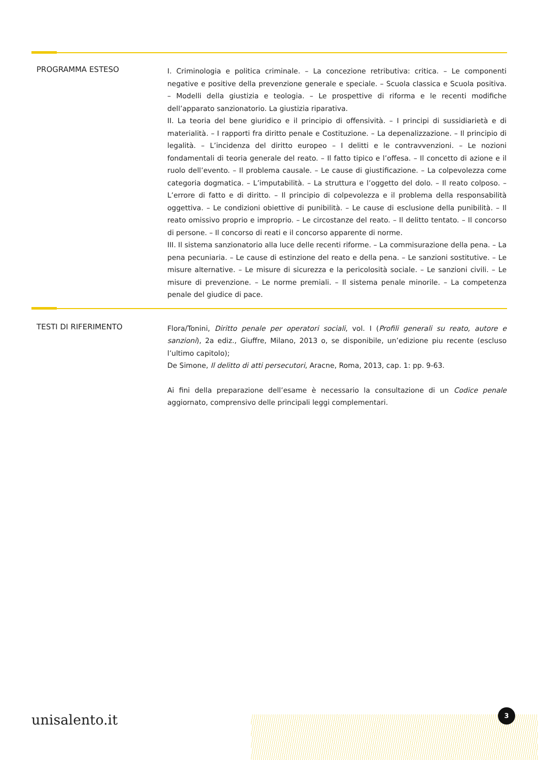PROGRAMMA ESTESO
I. Criminologia e politica criminale. – La concezione retributiva: critica. – Le componenti negative e positive della prevenzione generale e speciale. – Scuola classica e Scuola positiva. – Modelli della giustizia e teologia. – Le prospettive di riforma e le recenti modifiche dell’apparato sanzionatorio. La giustizia riparativa.
II. La teoria del bene giuridico e il principio di offensività. – I principi di sussidiarietà e di materialità. – I rapporti fra diritto penale e Costituzione. – La depenalizzazione. – Il principio di legalità. – L’incidenza del diritto europeo – I delitti e le contravvenzioni. – Le nozioni fondamentali di teoria generale del reato. – Il fatto tipico e l’offesa. – Il concetto di azione e il ruolo dell’evento. – Il problema causale. – Le cause di giustificazione. – La colpevolezza come categoria dogmatica. – L’imputabilità. – La struttura e l’oggetto del dolo. – Il reato colposo. – L’errore di fatto e di diritto. – Il principio di colpevolezza e il problema della responsabilità oggettiva. – Le condizioni obiettive di punibilità. – Le cause di esclusione della punibilità. – Il reato omissivo proprio e improprio. – Le circostanze del reato. – Il delitto tentato. – Il concorso di persone. – Il concorso di reati e il concorso apparente di norme.
III. Il sistema sanzionatorio alla luce delle recenti riforme. – La commisurazione della pena. – La pena pecuniaria. – Le cause di estinzione del reato e della pena. – Le sanzioni sostitutive. – Le misure alternative. – Le misure di sicurezza e la pericolosità sociale. – Le sanzioni civili. – Le misure di prevenzione. – Le norme premiali. – Il sistema penale minorile. – La competenza penale del giudice di pace.
TESTI DI RIFERIMENTO
Flora/Tonini, Diritto penale per operatori sociali, vol. I (Profili generali su reato, autore e sanzioni), 2a ediz., Giuffre, Milano, 2013 o, se disponibile, un’edizione piu recente (escluso l’ultimo capitolo);
De Simone, Il delitto di atti persecutori, Aracne, Roma, 2013, cap. 1: pp. 9-63.
Ai fini della preparazione dell’esame è necessario la consultazione di un Codice penale aggiornato, comprensivo delle principali leggi complementari.
unisalento.it
3